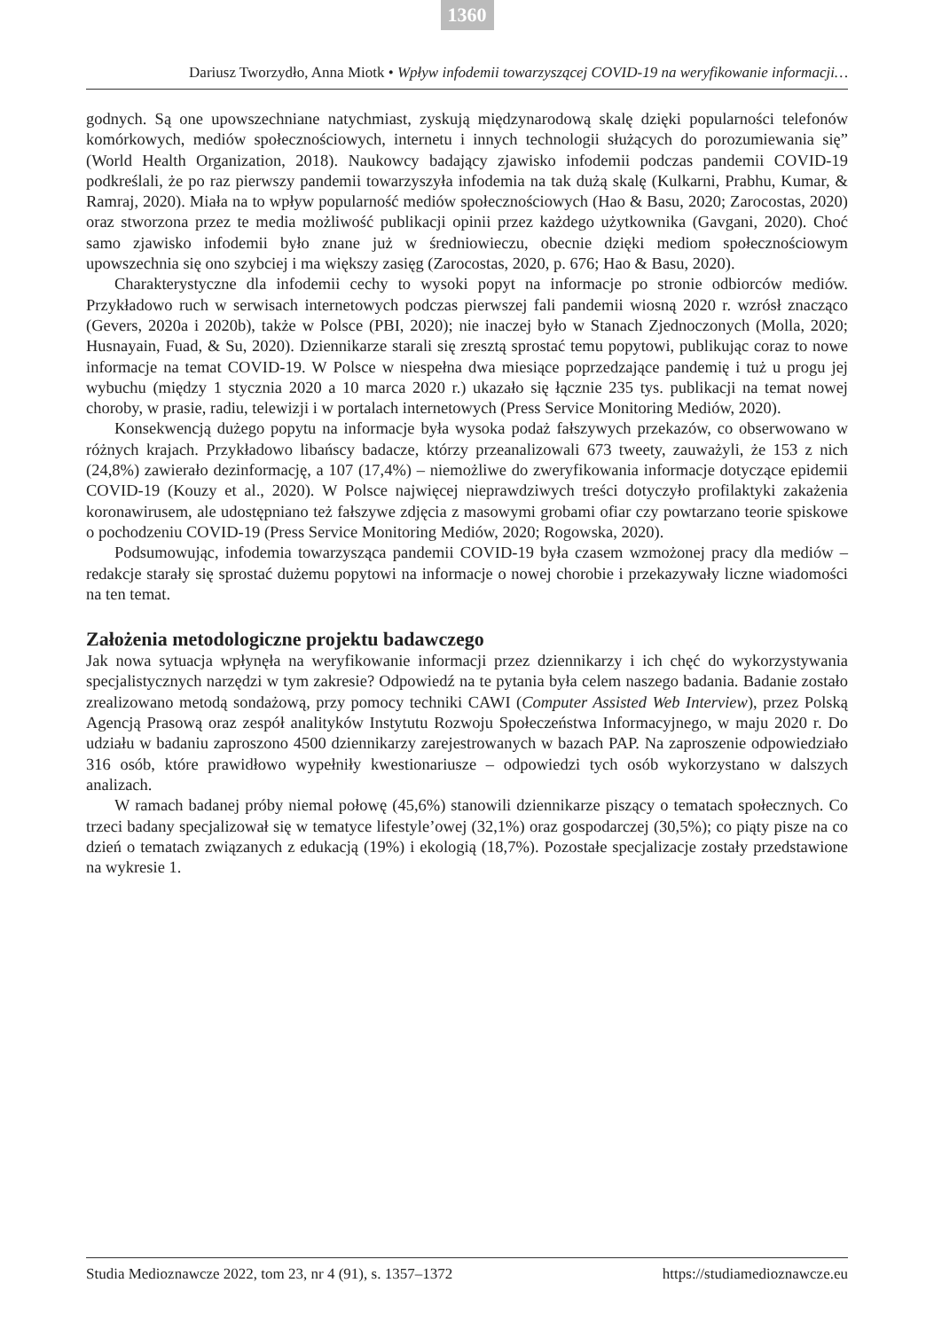1360
Dariusz Tworzydło, Anna Miotk • Wpływ infodemii towarzyszącej COVID-19 na weryfikowanie informacji…
godnych. Są one upowszechniane natychmiast, zyskują międzynarodową skalę dzięki popularności telefonów komórkowych, mediów społecznościowych, internetu i innych technologii służących do porozumiewania się” (World Health Organization, 2018). Naukowcy badający zjawisko infodemii podczas pandemii COVID-19 podkreślali, że po raz pierwszy pandemii towarzyszyła infodemia na tak dużą skalę (Kulkarni, Prabhu, Kumar, & Ramraj, 2020). Miała na to wpływ popularność mediów społecznościowych (Hao & Basu, 2020; Zarocostas, 2020) oraz stworzona przez te media możliwość publikacji opinii przez każdego użytkownika (Gavgani, 2020). Choć samo zjawisko infodemii było znane już w średniowieczu, obecnie dzięki mediom społecznościowym upowszechnia się ono szybciej i ma większy zasięg (Zarocostas, 2020, p. 676; Hao & Basu, 2020).
Charakterystyczne dla infodemii cechy to wysoki popyt na informacje po stronie odbiorców mediów. Przykładowo ruch w serwisach internetowych podczas pierwszej fali pandemii wiosną 2020 r. wzrósł znacząco (Gevers, 2020a i 2020b), także w Polsce (PBI, 2020); nie inaczej było w Stanach Zjednoczonych (Molla, 2020; Husnayain, Fuad, & Su, 2020). Dziennikarze starali się zresztą sprostać temu popytowi, publikując coraz to nowe informacje na temat COVID-19. W Polsce w niespełna dwa miesiące poprzedzające pandemię i tuż u progu jej wybuchu (między 1 stycznia 2020 a 10 marca 2020 r.) ukazało się łącznie 235 tys. publikacji na temat nowej choroby, w prasie, radiu, telewizji i w portalach internetowych (Press Service Monitoring Mediów, 2020).
Konsekwencją dużego popytu na informacje była wysoka podaż fałszywych przekazów, co obserwowano w różnych krajach. Przykładowo libańscy badacze, którzy przeanalizowali 673 tweety, zauważyli, że 153 z nich (24,8%) zawierało dezinformację, a 107 (17,4%) – niemożliwe do zweryfikowania informacje dotyczące epidemii COVID-19 (Kouzy et al., 2020). W Polsce najwięcej nieprawdziwych treści dotyczyło profilaktyki zakażenia koronawirusem, ale udostępniano też fałszywe zdjęcia z masowymi grobami ofiar czy powtarzano teorie spiskowe o pochodzeniu COVID-19 (Press Service Monitoring Mediów, 2020; Rogowska, 2020).
Podsumowując, infodemia towarzysząca pandemii COVID-19 była czasem wzmożonej pracy dla mediów – redakcje starały się sprostać dużemu popytowi na informacje o nowej chorobie i przekazywały liczne wiadomości na ten temat.
Założenia metodologiczne projektu badawczego
Jak nowa sytuacja wpłynęła na weryfikowanie informacji przez dziennikarzy i ich chęć do wykorzystywania specjalistycznych narzędzi w tym zakresie? Odpowiedź na te pytania była celem naszego badania. Badanie zostało zrealizowano metodą sondażową, przy pomocy techniki CAWI (Computer Assisted Web Interview), przez Polską Agencją Prasową oraz zespół analityków Instytutu Rozwoju Społeczeństwa Informacyjnego, w maju 2020 r. Do udziału w badaniu zaproszono 4500 dziennikarzy zarejestrowanych w bazach PAP. Na zaproszenie odpowiedziało 316 osób, które prawidłowo wypełniły kwestionariusze – odpowiedzi tych osób wykorzystano w dalszych analizach.
W ramach badanej próby niemal połowę (45,6%) stanowili dziennikarze piszący o tematach społecznych. Co trzeci badany specjalizował się w tematyce lifestyle’owej (32,1%) oraz gospodarczej (30,5%); co piąty pisze na co dzień o tematach związanych z edukacją (19%) i ekologią (18,7%). Pozostałe specjalizacje zostały przedstawione na wykresie 1.
Studia Medioznawcze 2022, tom 23, nr 4 (91), s. 1357–1372 https://studiamedioznawcze.eu